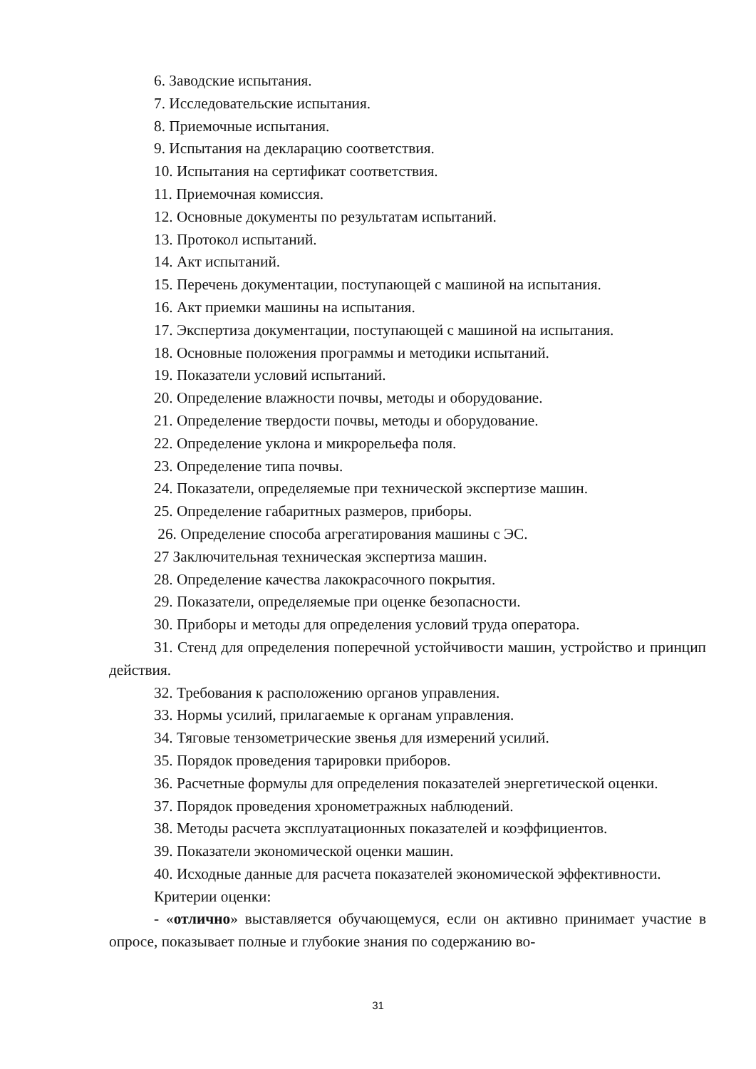6. Заводские испытания.
7. Исследовательские испытания.
8. Приемочные испытания.
9. Испытания на декларацию соответствия.
10. Испытания на сертификат соответствия.
11. Приемочная комиссия.
12. Основные документы по результатам испытаний.
13. Протокол испытаний.
14. Акт испытаний.
15. Перечень документации, поступающей с машиной на испытания.
16. Акт приемки машины на испытания.
17. Экспертиза документации, поступающей с машиной на испытания.
18. Основные положения программы и методики испытаний.
19. Показатели условий испытаний.
20. Определение влажности почвы, методы и оборудование.
21. Определение твердости почвы, методы и оборудование.
22. Определение уклона и микрорельефа поля.
23. Определение типа почвы.
24. Показатели, определяемые при технической экспертизе машин.
25. Определение габаритных размеров, приборы.
26. Определение способа агрегатирования машины с ЭС.
27 Заключительная техническая экспертиза машин.
28. Определение качества лакокрасочного покрытия.
29. Показатели, определяемые при оценке безопасности.
30. Приборы и методы для определения условий труда оператора.
31. Стенд для определения поперечной устойчивости машин, устройство и принцип действия.
32. Требования к расположению органов управления.
33. Нормы усилий, прилагаемые к органам управления.
34. Тяговые тензометрические звенья для измерений усилий.
35. Порядок проведения тарировки приборов.
36. Расчетные формулы для определения показателей энергетической оценки.
37. Порядок проведения хронометражных наблюдений.
38. Методы расчета эксплуатационных показателей и коэффициентов.
39. Показатели экономической оценки машин.
40. Исходные данные для расчета показателей экономической эффективности.
Критерии оценки:
- «отлично» выставляется обучающемуся, если он активно принимает участие в опросе, показывает полные и глубокие знания по содержанию во-
31